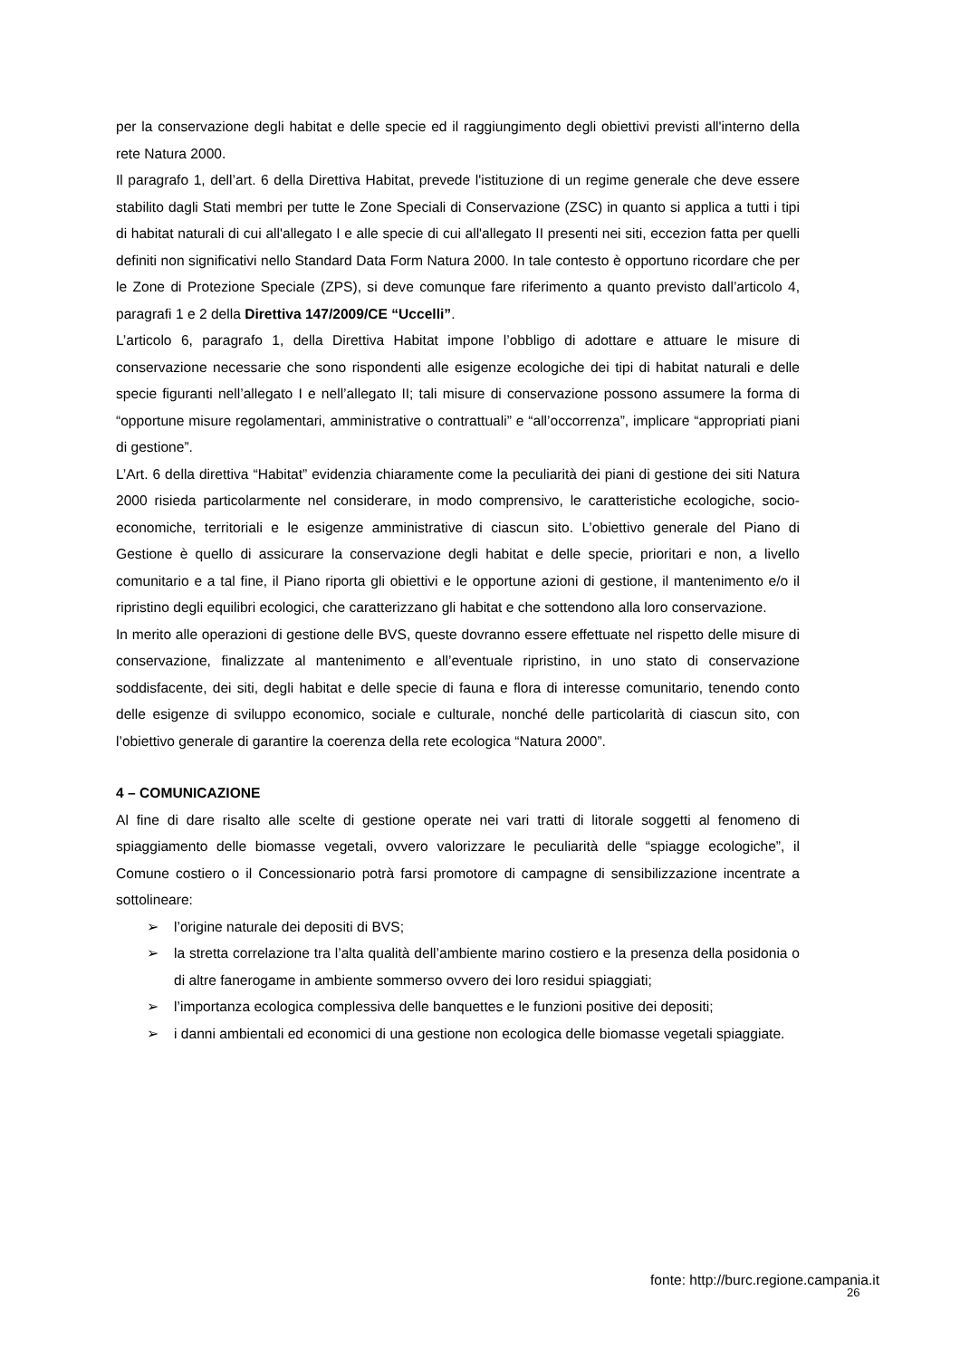per la conservazione degli habitat e delle specie ed il raggiungimento degli obiettivi previsti all'interno della rete Natura 2000.
Il paragrafo 1, dell’art. 6 della Direttiva Habitat, prevede l'istituzione di un regime generale che deve essere stabilito dagli Stati membri per tutte le Zone Speciali di Conservazione (ZSC) in quanto si applica a tutti i tipi di habitat naturali di cui all'allegato I e alle specie di cui all'allegato II presenti nei siti, eccezion fatta per quelli definiti non significativi nello Standard Data Form Natura 2000. In tale contesto è opportuno ricordare che per le Zone di Protezione Speciale (ZPS), si deve comunque fare riferimento a quanto previsto dall’articolo 4, paragrafi 1 e 2 della Direttiva 147/2009/CE “Uccelli”.
L’articolo 6, paragrafo 1, della Direttiva Habitat impone l’obbligo di adottare e attuare le misure di conservazione necessarie che sono rispondenti alle esigenze ecologiche dei tipi di habitat naturali e delle specie figuranti nell’allegato I e nell’allegato II; tali misure di conservazione possono assumere la forma di “opportune misure regolamentari, amministrative o contrattuali” e “all’occorrenza”, implicare “appropriati piani di gestione”.
L’Art. 6 della direttiva “Habitat” evidenzia chiaramente come la peculiarità dei piani di gestione dei siti Natura 2000 risieda particolarmente nel considerare, in modo comprensivo, le caratteristiche ecologiche, socio-economiche, territoriali e le esigenze amministrative di ciascun sito. L’obiettivo generale del Piano di Gestione è quello di assicurare la conservazione degli habitat e delle specie, prioritari e non, a livello comunitario e a tal fine, il Piano riporta gli obiettivi e le opportune azioni di gestione, il mantenimento e/o il ripristino degli equilibri ecologici, che caratterizzano gli habitat e che sottendono alla loro conservazione.
In merito alle operazioni di gestione delle BVS, queste dovranno essere effettuate nel rispetto delle misure di conservazione, finalizzate al mantenimento e all’eventuale ripristino, in uno stato di conservazione soddisfacente, dei siti, degli habitat e delle specie di fauna e flora di interesse comunitario, tenendo conto delle esigenze di sviluppo economico, sociale e culturale, nonché delle particolarità di ciascun sito, con l’obiettivo generale di garantire la coerenza della rete ecologica “Natura 2000”.
4 – COMUNICAZIONE
Al fine di dare risalto alle scelte di gestione operate nei vari tratti di litorale soggetti al fenomeno di spiaggiamento delle biomasse vegetali, ovvero valorizzare le peculiarità delle “spiagge ecologiche”, il Comune costiero o il Concessionario potrà farsi promotore di campagne di sensibilizzazione incentrate a sottolineare:
➢ l’origine naturale dei depositi di BVS;
➢ la stretta correlazione tra l’alta qualità dell’ambiente marino costiero e la presenza della posidonia o di altre fanerogame in ambiente sommerso ovvero dei loro residui spiaggiati;
➢ l’importanza ecologica complessiva delle banquettes e le funzioni positive dei depositi;
➢ i danni ambientali ed economici di una gestione non ecologica delle biomasse vegetali spiaggiate.
fonte: http://burc.regione.campania.it
26